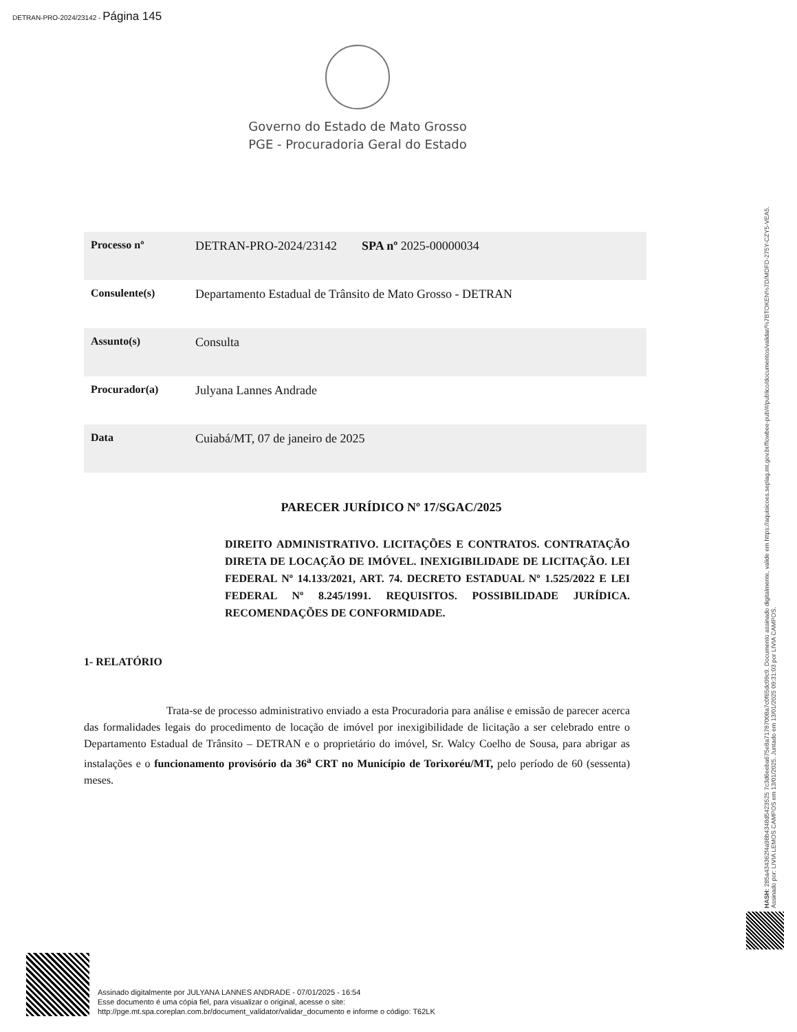DETRAN-PRO-2024/23142 - Página 145
Governo do Estado de Mato Grosso
PGE - Procuradoria Geral do Estado
| Processo nº | DETRAN-PRO-2024/23142 SPA nº 2025-00000034 |
| Consulente(s) | Departamento Estadual de Trânsito de Mato Grosso - DETRAN |
| Assunto(s) | Consulta |
| Procurador(a) | Julyana Lannes Andrade |
| Data | Cuiabá/MT, 07 de janeiro de 2025 |
PARECER JURÍDICO Nº 17/SGAC/2025
DIREITO ADMINISTRATIVO. LICITAÇÕES E CONTRATOS. CONTRATAÇÃO DIRETA DE LOCAÇÃO DE IMÓVEL. INEXIGIBILIDADE DE LICITAÇÃO. LEI FEDERAL Nº 14.133/2021, ART. 74. DECRETO ESTADUAL Nº 1.525/2022 E LEI FEDERAL Nº 8.245/1991. REQUISITOS. POSSIBILIDADE JURÍDICA. RECOMENDAÇÕES DE CONFORMIDADE.
1- RELATÓRIO
Trata-se de processo administrativo enviado a esta Procuradoria para análise e emissão de parecer acerca das formalidades legais do procedimento de locação de imóvel por inexigibilidade de licitação a ser celebrado entre o Departamento Estadual de Trânsito – DETRAN e o proprietário do imóvel, Sr. Walcy Coelho de Sousa, para abrigar as instalações e o funcionamento provisório da 36<sup>a</sup> CRT no Município de Torixoréu/MT, pelo período de 60 (sessenta) meses.
Assinado digitalmente por JULYANA LANNES ANDRADE - 07/01/2025 - 16:54
Esse documento é uma cópia fiel, para visualizar o original, acesse o site:
http://pge.mt.spa.coreplan.com.br/document_validator/validar_documento e informe o código: T62LK
HASH: 285a434362f4a98b4348d5423525 7c3d6eeba675e8a71787008a7c0f65dc09c9. Documento assinado digitalmente, valide em https://aquisicoes.seplag.mt.gov.br/flowbee-pub/#/publico/documentos/validar/%7BTOKEN%7D/MDFD-275Y-CZY5-VEA5.
Assinado por: LIVIA LEMOS CAMPOS em 13/01/2025. Juntado em 13/01/2025 09:31:03 por LIVIA CAMPOS.